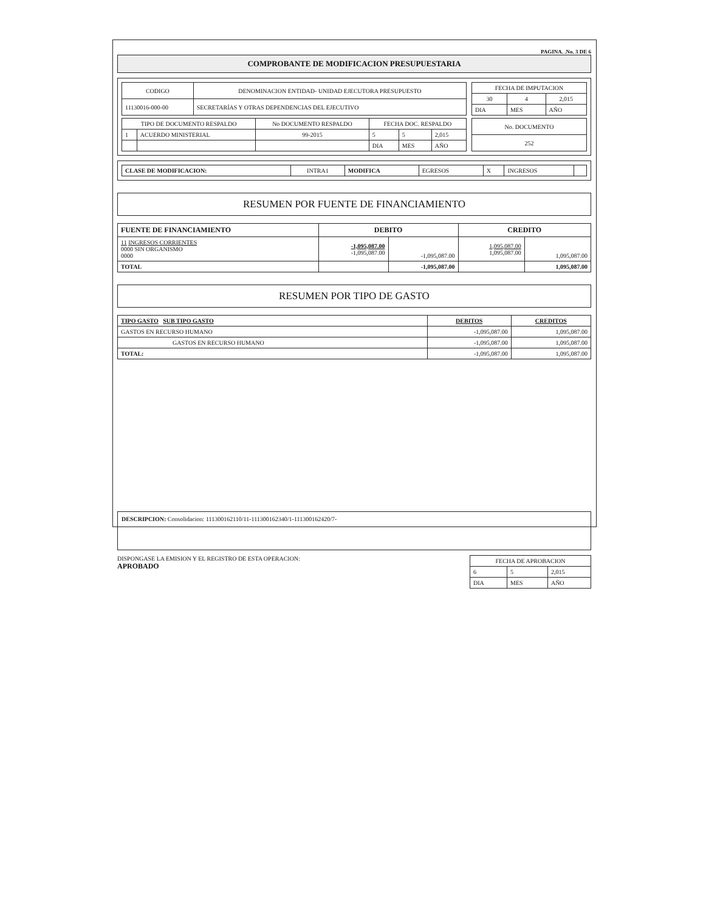PAGINA. .No. 3 DE 6
COMPROBANTE DE MODIFICACION PRESUPUESTARIA
| CODIGO | DENOMINACION ENTIDAD- UNIDAD EJECUTORA PRESUPUESTO |
| --- | --- |
| 11130016-000-00 | SECRETARÍAS Y OTRAS DEPENDENCIAS DEL EJECUTIVO |
| FECHA DE IMPUTACION | | |
| --- | --- | --- |
| 30 | 4 | 2,015 |
| DIA | MES | AÑO |
| TIPO DE DOCUMENTO RESPALDO | | No DOCUMENTO RESPALDO | FECHA DOC. RESPALDO | | |
| --- | --- | --- | --- | --- | --- |
| 1 | ACUERDO MINISTERIAL | 99-2015 | 5 | 5 | 2,015 |
| | | | DIA | MES | AÑO |
| No. DOCUMENTO |
| --- |
| 252 |
| CLASE DE MODIFICACION: | INTRA1 | MODIFICA | EGRESOS | X | INGRESOS | |
RESUMEN POR FUENTE DE FINANCIAMIENTO
| FUENTE DE FINANCIAMIENTO | DEBITO | | CREDITO | |
| --- | --- | --- | --- | --- |
| 11 INGRESOS CORRIENTES 0000 SIN ORGANISMO 0000 | -1,095,087.00 -1,095,087.00 | -1,095,087.00 | 1,095,087.00 1,095,087.00 | 1,095,087.00 |
| TOTAL | | -1,095,087.00 | | 1,095,087.00 |
RESUMEN POR TIPO DE GASTO
| TIPO GASTO SUB TIPO GASTO | DEBITOS | CREDITOS |
| GASTOS EN RECURSO HUMANO | -1,095,087.00 | 1,095,087.00 |
| GASTOS EN RECURSO HUMANO | -1,095,087.00 | 1,095,087.00 |
| TOTAL: | -1,095,087.00 | 1,095,087.00 |
DESCRIPCION: Consolidacion: 111300162110/11-111300162340/1-111300162420/7-
DISPONGASE LA EMISION Y EL REGISTRO DE ESTA OPERACION:
APROBADO
| FECHA DE APROBACION | | |
| --- | --- | --- |
| 6 | 5 | 2,015 |
| DIA | MES | AÑO |